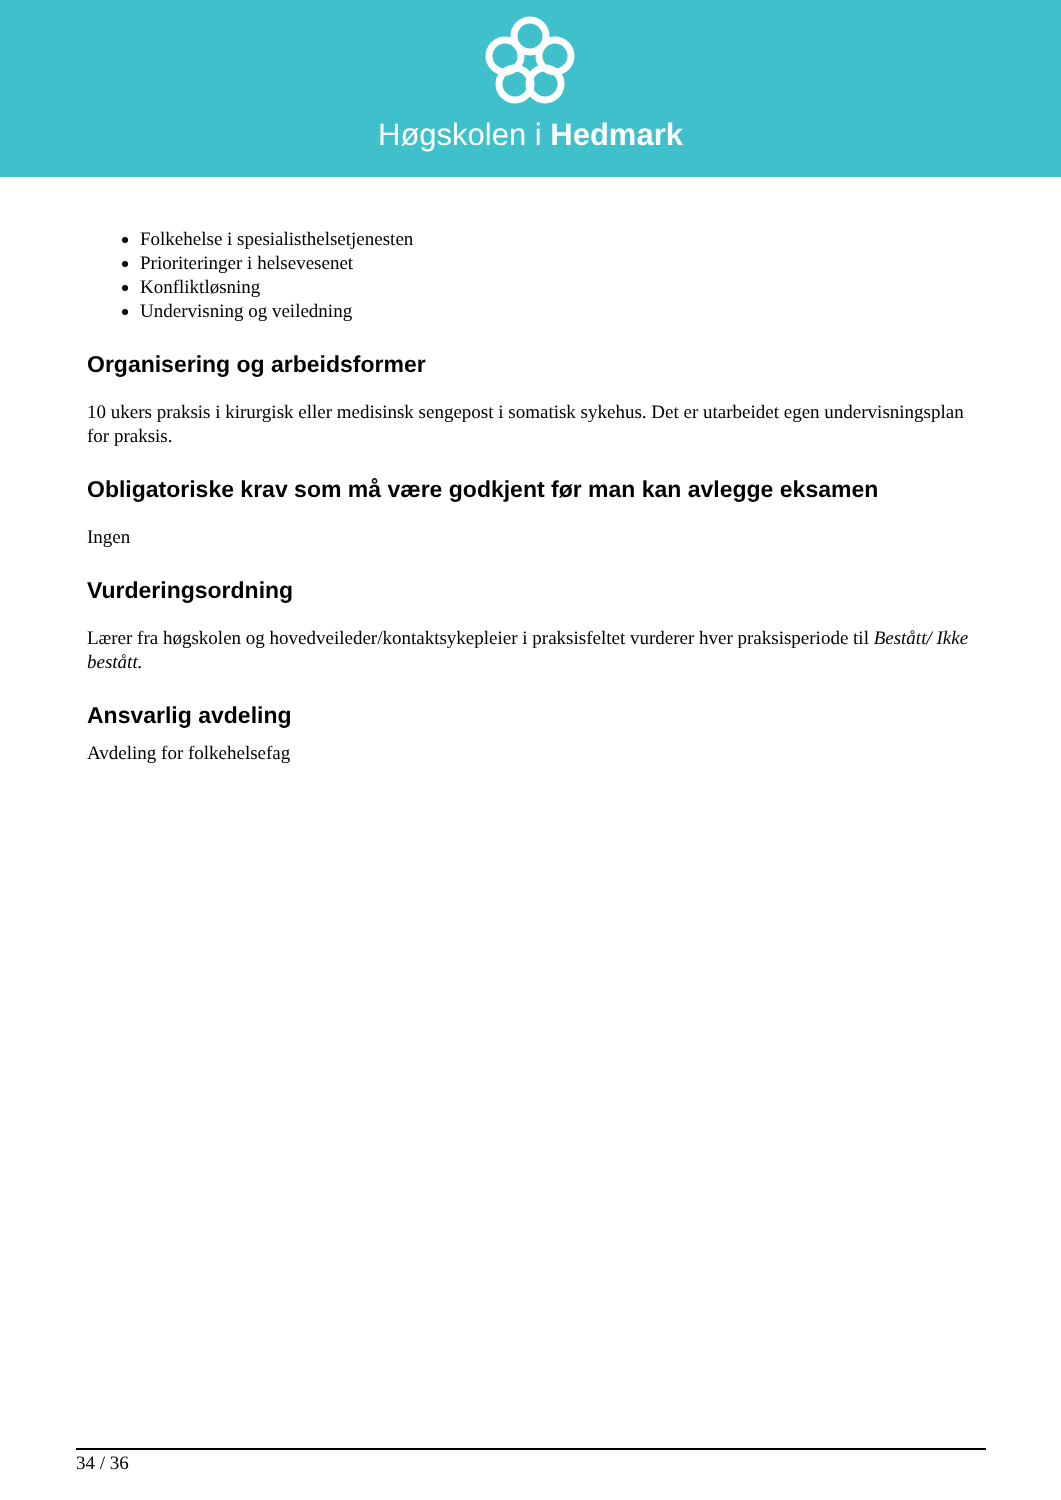Høgskolen i Hedmark
Folkehelse i spesialisthelsetjenesten
Prioriteringer i helsevesenet
Konfliktløsning
Undervisning og veiledning
Organisering og arbeidsformer
10 ukers praksis i kirurgisk eller medisinsk sengepost i somatisk sykehus. Det er utarbeidet egen undervisningsplan for praksis.
Obligatoriske krav som må være godkjent før man kan avlegge eksamen
Ingen
Vurderingsordning
Lærer fra høgskolen og hovedveileder/kontaktsykepleier i praksisfeltet vurderer hver praksisperiode til Bestått/ Ikke bestått.
Ansvarlig avdeling
Avdeling for folkehelsefag
34 / 36